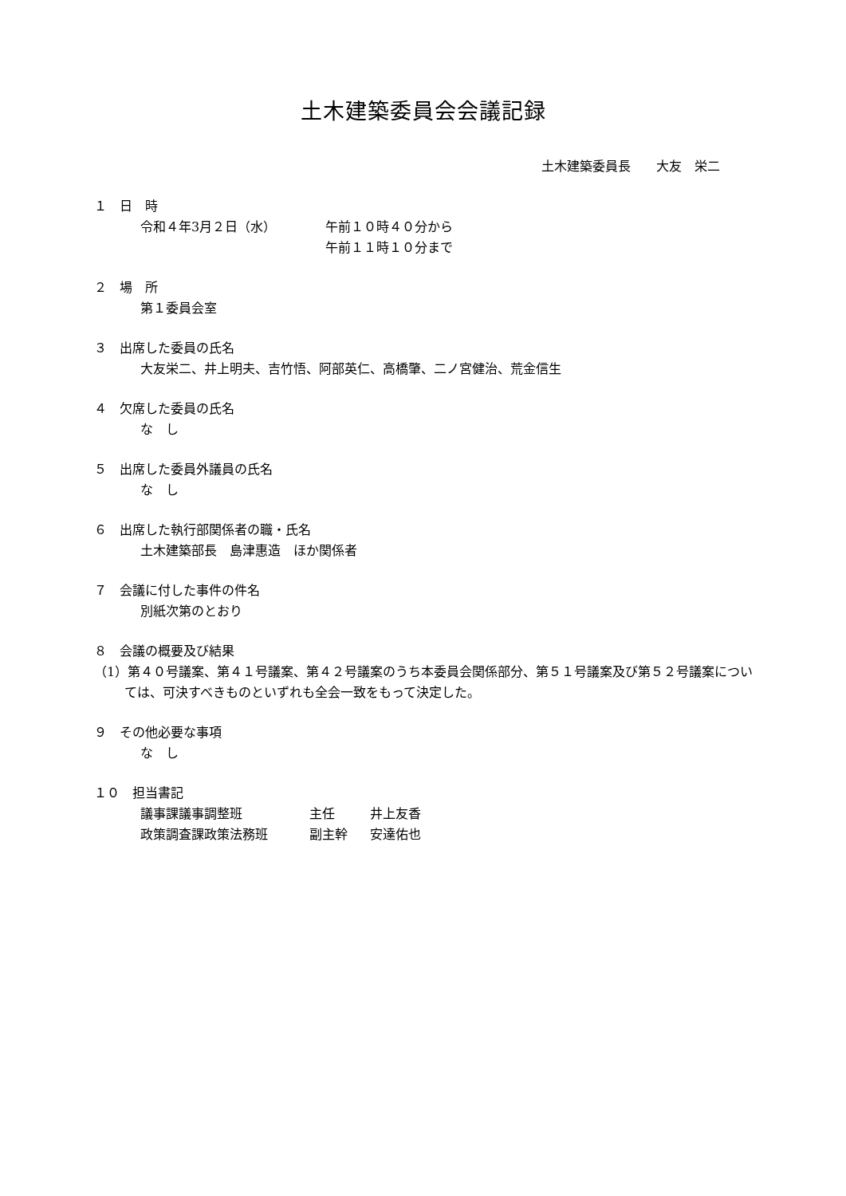土木建築委員会会議記録
土木建築委員長　　大友　栄二
１　日　時
令和４年3月２日（水） 午前１０時４０分から
午前１１時１０分まで
２　場　所
第１委員会室
３　出席した委員の氏名
大友栄二、井上明夫、吉竹悟、阿部英仁、高橋肇、二ノ宮健治、荒金信生
４　欠席した委員の氏名
な　し
５　出席した委員外議員の氏名
な　し
６　出席した執行部関係者の職・氏名
土木建築部長　島津惠造　ほか関係者
７　会議に付した事件の件名
別紙次第のとおり
８　会議の概要及び結果
（1）第４０号議案、第４１号議案、第４２号議案のうち本委員会関係部分、第５１号議案及び第５２号議案については、可決すべきものといずれも全会一致をもって決定した。
９　その他必要な事項
な　し
１０　担当書記
議事課議事調整班 主任 井上友香
政策調査課政策法務班 副主幹 安達佑也